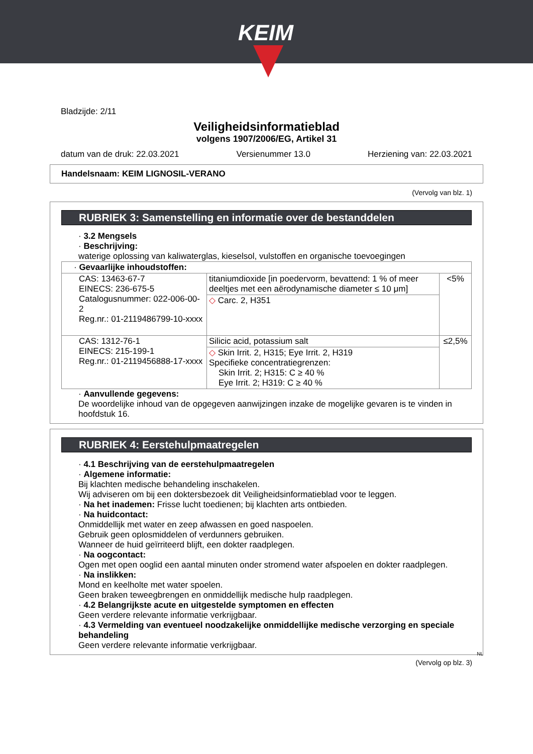KEIM
Bladzijde: 2/11
Veiligheidsinformatieblad
volgens 1907/2006/EG, Artikel 31
datum van de druk: 22.03.2021 Versienummer 13.0 Herziening van: 22.03.2021
Handelsnaam: KEIM LIGNOSIL-VERANO
(Vervolg van blz. 1)
RUBRIEK 3: Samenstelling en informatie over de bestanddelen
· 3.2 Mengsels
· Beschrijving:
waterige oplossing van kaliwaterglas, kieselsol, vulstoffen en organische toevoegingen
| · Gevaarlijke inhoudstoffen: | | |
| CAS: 13463-67-7 EINECS: 236-675-5 Catalogusnummer: 022-006-00-2 Reg.nr.: 01-2119486799-10-xxxx | titaniumdioxide [in poedervorm, bevattend: 1 % of meer deeltjes met een aërodynamische diameter ≤ 10 μm] | <5% |
| | ◇ Carc. 2, H351 | |
| CAS: 1312-76-1 EINECS: 215-199-1 Reg.nr.: 01-2119456888-17-xxxx | Silicic acid, potassium salt | ≤2,5% |
| | ◇ Skin Irrit. 2, H315; Eye Irrit. 2, H319 Specifieke concentratiegrenzen: Skin Irrit. 2; H315: C ≥ 40 % Eye Irrit. 2; H319: C ≥ 40 % | |
· Aanvullende gegevens:
De woordelijke inhoud van de opgegeven aanwijzingen inzake de mogelijke gevaren is te vinden in hoofdstuk 16.
RUBRIEK 4: Eerstehulpmaatregelen
· 4.1 Beschrijving van de eerstehulpmaatregelen
· Algemene informatie:
Bij klachten medische behandeling inschakelen.
Wij adviseren om bij een doktersbezoek dit Veiligheidsinformatieblad voor te leggen.
· Na het inademen: Frisse lucht toedienen; bij klachten arts ontbieden.
· Na huidcontact:
Onmiddellijk met water en zeep afwassen en goed naspoelen.
Gebruik geen oplosmiddelen of verdunners gebruiken.
Wanneer de huid geïrriteerd blijft, een dokter raadplegen.
· Na oogcontact:
Ogen met open ooglid een aantal minuten onder stromend water afspoelen en dokter raadplegen.
· Na inslikken:
Mond en keelholte met water spoelen.
Geen braken teweegbrengen en onmiddellijk medische hulp raadplegen.
· 4.2 Belangrijkste acute en uitgestelde symptomen en effecten
Geen verdere relevante informatie verkrijgbaar.
· 4.3 Vermelding van eventueel noodzakelijke onmiddellijke medische verzorging en speciale behandeling
Geen verdere relevante informatie verkrijgbaar.
NL
(Vervolg op blz. 3)